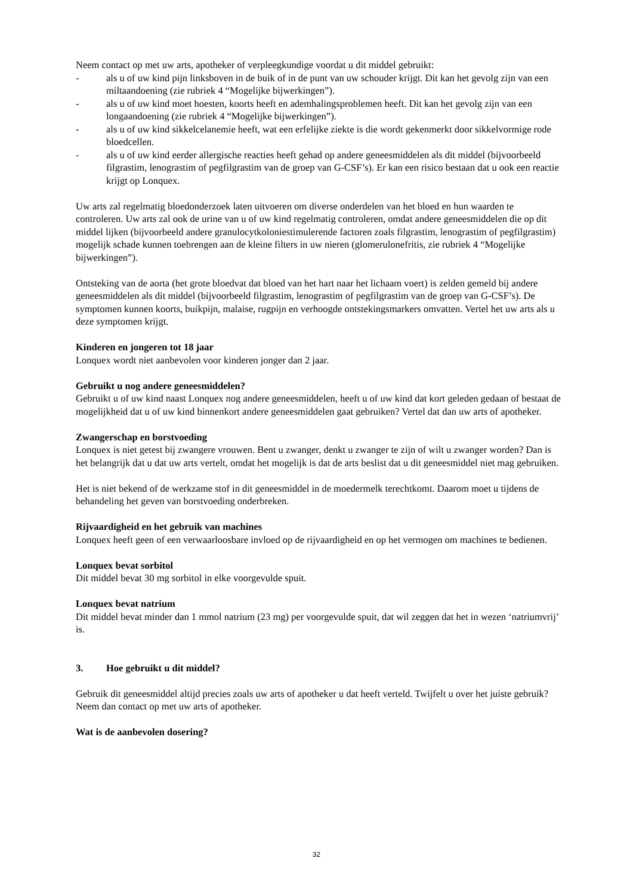Neem contact op met uw arts, apotheker of verpleegkundige voordat u dit middel gebruikt:
- als u of uw kind pijn linksboven in de buik of in de punt van uw schouder krijgt. Dit kan het gevolg zijn van een miltaandoening (zie rubriek 4 “Mogelijke bijwerkingen”).
- als u of uw kind moet hoesten, koorts heeft en ademhalingsproblemen heeft. Dit kan het gevolg zijn van een longaandoening (zie rubriek 4 “Mogelijke bijwerkingen”).
- als u of uw kind sikkelcelanemie heeft, wat een erfelijke ziekte is die wordt gekenmerkt door sikkelvormige rode bloedcellen.
- als u of uw kind eerder allergische reacties heeft gehad op andere geneesmiddelen als dit middel (bijvoorbeeld filgrastim, lenograstim of pegfilgrastim van de groep van G-CSF’s). Er kan een risico bestaan dat u ook een reactie krijgt op Lonquex.
Uw arts zal regelmatig bloedonderzoek laten uitvoeren om diverse onderdelen van het bloed en hun waarden te controleren. Uw arts zal ook de urine van u of uw kind regelmatig controleren, omdat andere geneesmiddelen die op dit middel lijken (bijvoorbeeld andere granulocytkoloniestimulerende factoren zoals filgrastim, lenograstim of pegfilgrastim) mogelijk schade kunnen toebrengen aan de kleine filters in uw nieren (glomerulonefritis, zie rubriek 4 “Mogelijke bijwerkingen”).
Ontsteking van de aorta (het grote bloedvat dat bloed van het hart naar het lichaam voert) is zelden gemeld bij andere geneesmiddelen als dit middel (bijvoorbeeld filgrastim, lenograstim of pegfilgrastim van de groep van G-CSF’s). De symptomen kunnen koorts, buikpijn, malaise, rugpijn en verhoogde ontstekingsmarkers omvatten. Vertel het uw arts als u deze symptomen krijgt.
Kinderen en jongeren tot 18 jaar
Lonquex wordt niet aanbevolen voor kinderen jonger dan 2 jaar.
Gebruikt u nog andere geneesmiddelen?
Gebruikt u of uw kind naast Lonquex nog andere geneesmiddelen, heeft u of uw kind dat kort geleden gedaan of bestaat de mogelijkheid dat u of uw kind binnenkort andere geneesmiddelen gaat gebruiken? Vertel dat dan uw arts of apotheker.
Zwangerschap en borstvoeding
Lonquex is niet getest bij zwangere vrouwen. Bent u zwanger, denkt u zwanger te zijn of wilt u zwanger worden? Dan is het belangrijk dat u dat uw arts vertelt, omdat het mogelijk is dat de arts beslist dat u dit geneesmiddel niet mag gebruiken.
Het is niet bekend of de werkzame stof in dit geneesmiddel in de moedermelk terechtkomt. Daarom moet u tijdens de behandeling het geven van borstvoeding onderbreken.
Rijvaardigheid en het gebruik van machines
Lonquex heeft geen of een verwaarloosbare invloed op de rijvaardigheid en op het vermogen om machines te bedienen.
Lonquex bevat sorbitol
Dit middel bevat 30 mg sorbitol in elke voorgevulde spuit.
Lonquex bevat natrium
Dit middel bevat minder dan 1 mmol natrium (23 mg) per voorgevulde spuit, dat wil zeggen dat het in wezen ‘natriumvrij’ is.
3. Hoe gebruikt u dit middel?
Gebruik dit geneesmiddel altijd precies zoals uw arts of apotheker u dat heeft verteld. Twijfelt u over het juiste gebruik? Neem dan contact op met uw arts of apotheker.
Wat is de aanbevolen dosering?
32